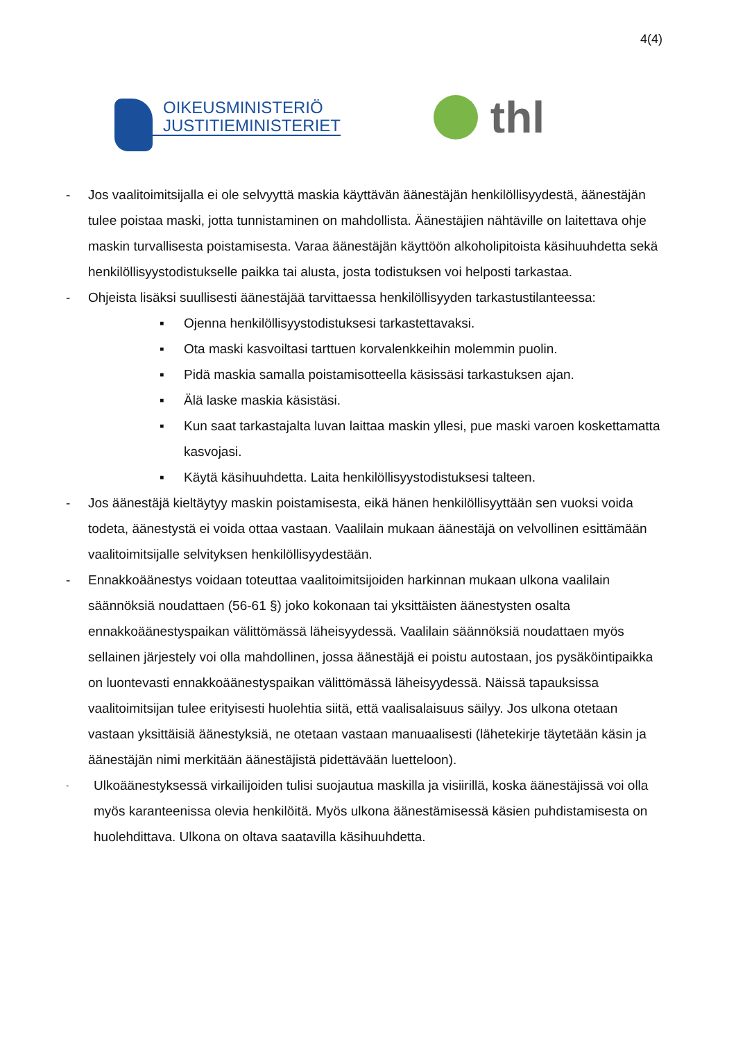4(4)
OIKEUSMINISTERIÖ
JUSTITIEMINISTERIET
thl
- Jos vaalitoimitsijalla ei ole selvyyttä maskia käyttävän äänestäjän henkilöllisyydestä, äänestäjän tulee poistaa maski, jotta tunnistaminen on mahdollista. Äänestäjien nähtä­ville on laitettava ohje maskin turvallisesta poistamisesta. Varaa äänestäjän käyttöön alkoholipitoista käsihuuhdetta sekä henkilöllisyystodistukselle paikka tai alusta, josta todistuksen voi helposti tarkastaa.
- Ohjeista lisäksi suullisesti äänestäjää tarvittaessa henkilöllisyyden tarkastustilan­teessa:
▪ Ojenna henkilöllisyystodistuksesi tarkastettavaksi.
▪ Ota maski kasvoiltasi tarttuen korvalenkkeihin molemmin puolin.
▪ Pidä maskia samalla poistamisotteella käsissäsi tarkastuksen ajan.
▪ Älä laske maskia käsistäsi.
▪ Kun saat tarkastajalta luvan laittaa maskin yllesi, pue maski varoen kos­kettamatta kasvojasi.
▪ Käytä käsihuuhdetta. Laita henkilöllisyystodistuksesi talteen.
- Jos äänestäjä kieltäytyy maskin poistamisesta, eikä hänen henkilöllisyyttään sen vuoksi voida todeta, äänestystä ei voida ottaa vastaan. Vaalilain mukaan äänestäjä on velvollinen esittämään vaalitoimitsijalle selvityksen henkilöllisyydestään.
- Ennakkoäänestys voidaan toteuttaa vaalitoimitsijoiden harkinnan mukaan ulkona vaali­lain säännöksiä noudattaen (56-61 §) joko kokonaan tai yksittäisten äänestysten osalta ennakkoäänestyspaikan välittömässä läheisyydessä. Vaalilain säännöksiä nou­dattaen myös sellainen järjestely voi olla mahdollinen, jossa äänestäjä ei poistu autos­taan, jos pysäköintipaikka on luontevasti ennakkoäänestyspaikan välittömässä lähei­syydessä. Näissä tapauksissa vaalitoimitsijan tulee erityisesti huolehtia siitä, että vaali­salaisuus säilyy. Jos ulkona otetaan vastaan yksittäisiä äänestyksiä, ne otetaan vas­taan manuaalisesti (lähetekirje täytetään käsin ja äänestäjän nimi merkitään äänestä­jistä pidettävään luetteloon).
-
Ulkoäänestyksessä virkailijoiden tulisi suojautua maskilla ja visiirillä, koska äänestä­jissä voi olla myös karanteenissa olevia henkilöitä. Myös ulkona äänestämisessä kä­sien puhdistamisesta on huolehdittava. Ulkona on oltava saatavilla käsihuuhdetta.